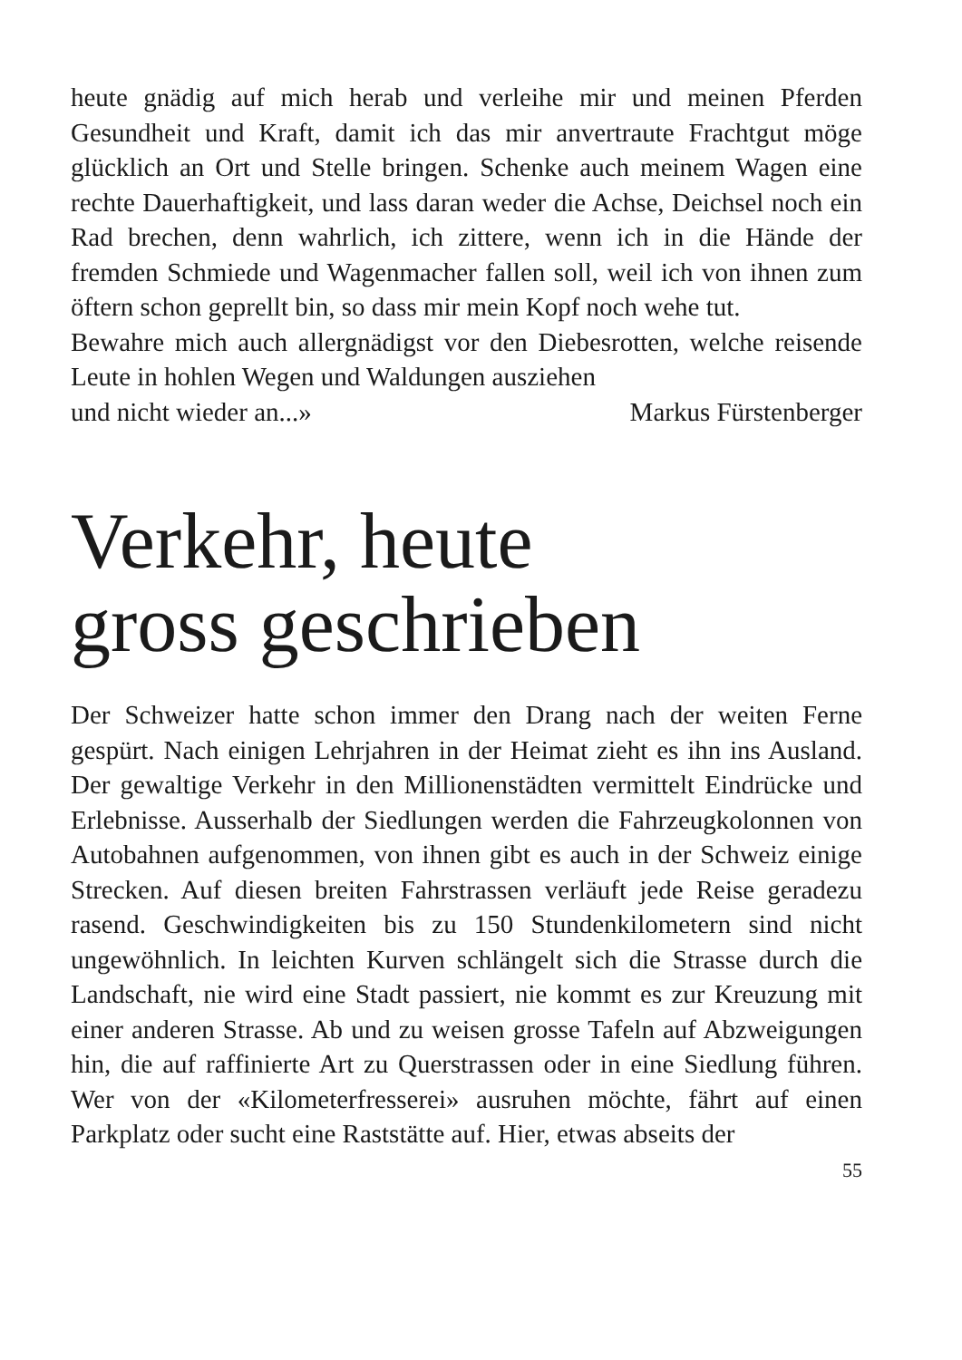heute gnädig auf mich herab und verleihe mir und meinen Pferden Gesundheit und Kraft, damit ich das mir anvertraute Frachtgut möge glücklich an Ort und Stelle bringen. Schenke auch meinem Wagen eine rechte Dauerhaftigkeit, und lass daran weder die Achse, Deichsel noch ein Rad brechen, denn wahrlich, ich zittere, wenn ich in die Hände der fremden Schmiede und Wagenmacher fallen soll, weil ich von ihnen zum öftern schon geprellt bin, so dass mir mein Kopf noch wehe tut.
Bewahre mich auch allergnädigst vor den Diebesrotten, welche reisende Leute in hohlen Wegen und Waldungen ausziehen
und nicht wieder an...» Markus Fürstenberger
Verkehr, heute
gross geschrieben
Der Schweizer hatte schon immer den Drang nach der weiten Ferne gespürt. Nach einigen Lehrjahren in der Heimat zieht es ihn ins Ausland. Der gewaltige Verkehr in den Millionenstädten vermittelt Eindrücke und Erlebnisse. Ausserhalb der Siedlungen werden die Fahrzeugkolonnen von Autobahnen aufgenommen, von ihnen gibt es auch in der Schweiz einige Strecken. Auf diesen breiten Fahrstrassen verläuft jede Reise geradezu rasend. Geschwindigkeiten bis zu 150 Stundenkilometern sind nicht ungewöhnlich. In leichten Kurven schlängelt sich die Strasse durch die Landschaft, nie wird eine Stadt passiert, nie kommt es zur Kreuzung mit einer anderen Strasse. Ab und zu weisen grosse Tafeln auf Abzweigungen hin, die auf raffinierte Art zu Querstrassen oder in eine Siedlung führen. Wer von der «Kilometerfresserei» ausruhen möchte, fährt auf einen Parkplatz oder sucht eine Raststätte auf. Hier, etwas abseits der
55